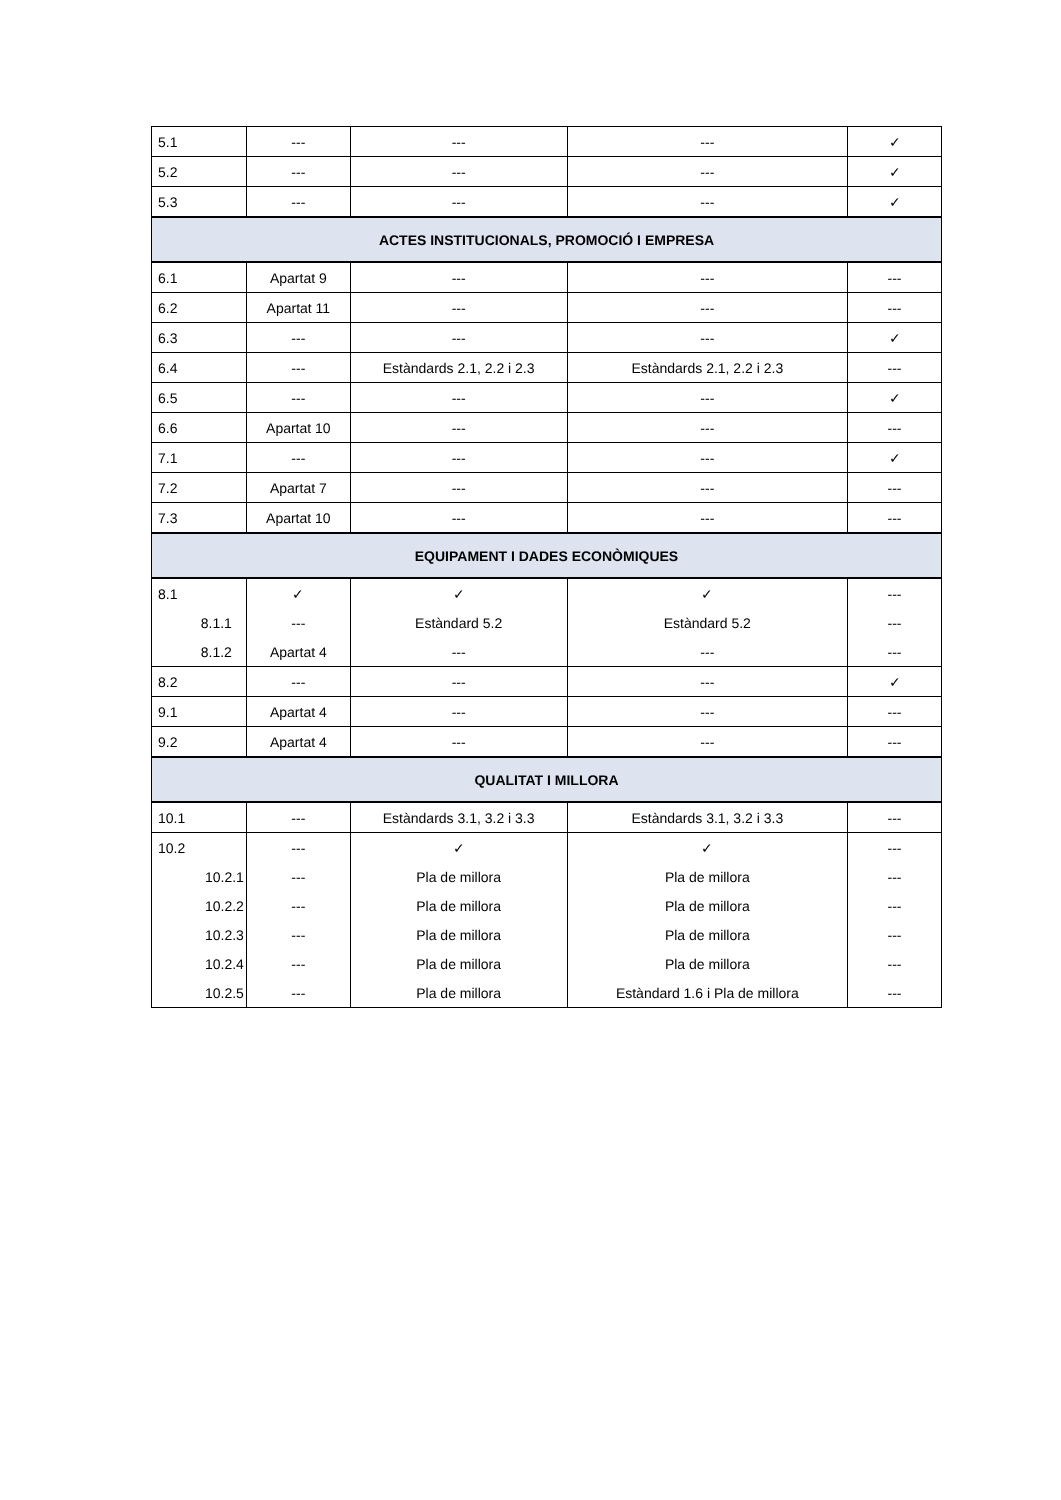| 5.1 | --- | --- | --- | ✓ |
| 5.2 | --- | --- | --- | ✓ |
| 5.3 | --- | --- | --- | ✓ |
| ACTES INSTITUCIONALS, PROMOCIÓ I EMPRESA | | | | |
| 6.1 | Apartat 9 | --- | --- | --- |
| 6.2 | Apartat 11 | --- | --- | --- |
| 6.3 | --- | --- | --- | ✓ |
| 6.4 | --- | Estàndards 2.1, 2.2 i 2.3 | Estàndards 2.1, 2.2 i 2.3 | --- |
| 6.5 | --- | --- | --- | ✓ |
| 6.6 | Apartat 10 | --- | --- | --- |
| 7.1 | --- | --- | --- | ✓ |
| 7.2 | Apartat 7 | --- | --- | --- |
| 7.3 | Apartat 10 | --- | --- | --- |
| EQUIPAMENT I DADES ECONÒMIQUES | | | | |
| 8.1 | ✓ | ✓ | ✓ | --- |
| 8.1.1 | --- | Estàndard 5.2 | Estàndard 5.2 | --- |
| 8.1.2 | Apartat 4 | --- | --- | --- |
| 8.2 | --- | --- | --- | ✓ |
| 9.1 | Apartat 4 | --- | --- | --- |
| 9.2 | Apartat 4 | --- | --- | --- |
| QUALITAT I MILLORA | | | | |
| 10.1 | --- | Estàndards 3.1, 3.2 i 3.3 | Estàndards 3.1, 3.2 i 3.3 | --- |
| 10.2 | --- | ✓ | ✓ | --- |
| 10.2.1 | --- | Pla de millora | Pla de millora | --- |
| 10.2.2 | --- | Pla de millora | Pla de millora | --- |
| 10.2.3 | --- | Pla de millora | Pla de millora | --- |
| 10.2.4 | --- | Pla de millora | Pla de millora | --- |
| 10.2.5 | --- | Pla de millora | Estàndard 1.6 i Pla de millora | --- |